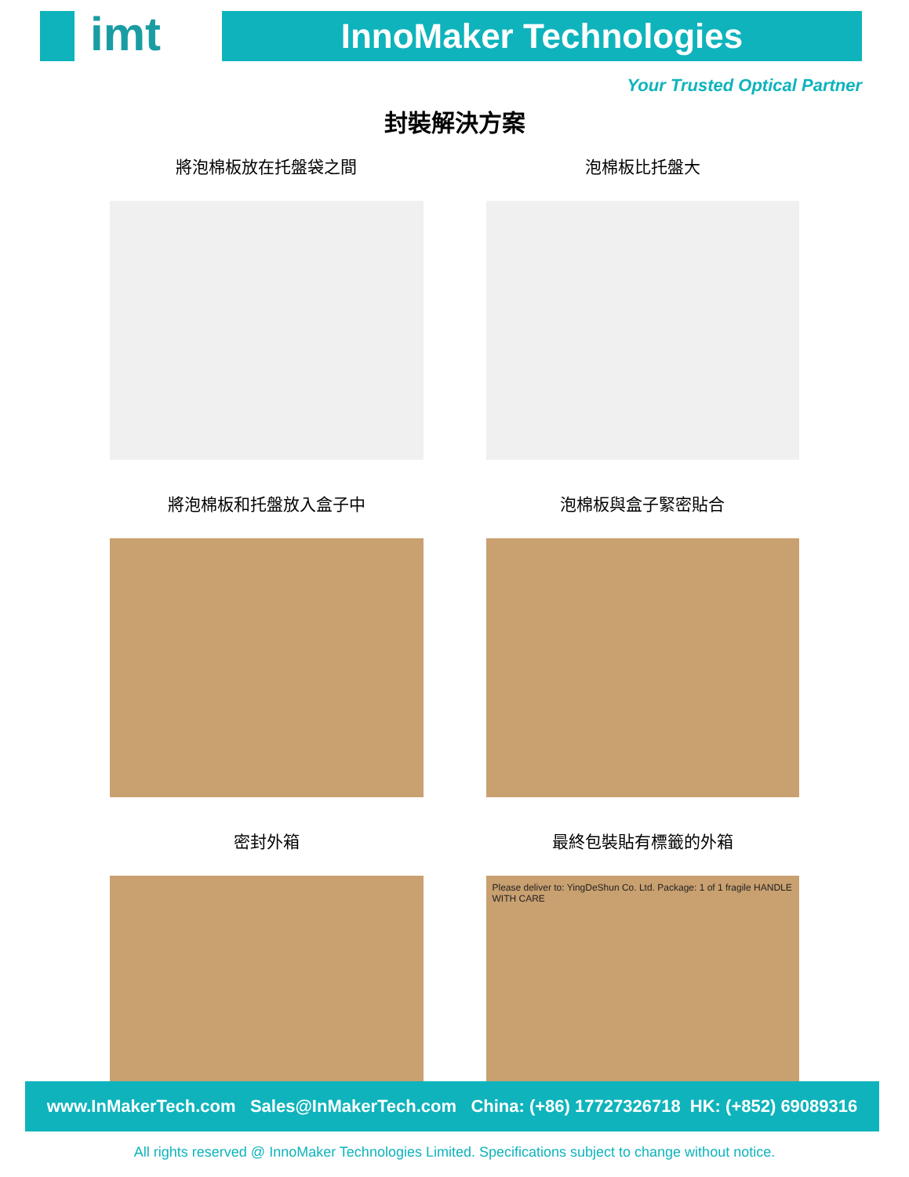imt
InnoMaker Technologies
Your Trusted Optical Partner
封裝解決方案
將泡棉板放在托盤袋之間
泡棉板比托盤大
將泡棉板和托盤放入盒子中
泡棉板與盒子緊密貼合
密封外箱
最終包裝貼有標籤的外箱
Please deliver to: YingDeShun Co. Ltd. Package: 1 of 1 fragile HANDLE WITH CARE
www.InMakerTech.com Sales@InMakerTech.com China: (+86) 17727326718 HK: (+852) 69089316
All rights reserved @ InnoMaker Technologies Limited. Specifications subject to change without notice.